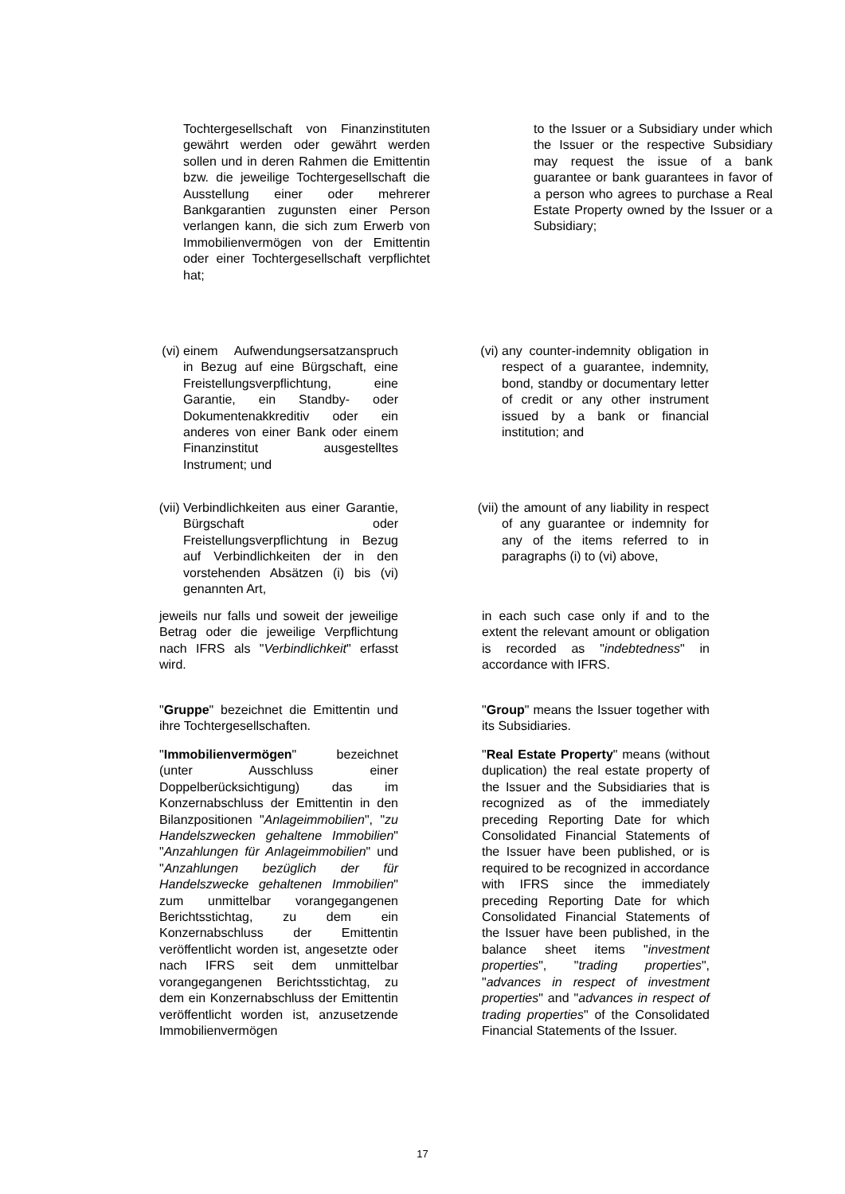Tochtergesellschaft von Finanzinstituten gewährt werden oder gewährt werden sollen und in deren Rahmen die Emittentin bzw. die jeweilige Tochtergesellschaft die Ausstellung einer oder mehrerer Bankgarantien zugunsten einer Person verlangen kann, die sich zum Erwerb von Immobilienvermögen von der Emittentin oder einer Tochtergesellschaft verpflichtet hat;
to the Issuer or a Subsidiary under which the Issuer or the respective Subsidiary may request the issue of a bank guarantee or bank guarantees in favor of a person who agrees to purchase a Real Estate Property owned by the Issuer or a Subsidiary;
(vi) einem Aufwendungsersatzanspruch in Bezug auf eine Bürgschaft, eine Freistellungsverpflichtung, eine Garantie, ein Standby- oder Dokumentenakkreditiv oder ein anderes von einer Bank oder einem Finanzinstitut ausgestelltes Instrument; und
(vi) any counter-indemnity obligation in respect of a guarantee, indemnity, bond, standby or documentary letter of credit or any other instrument issued by a bank or financial institution; and
(vii) Verbindlichkeiten aus einer Garantie, Bürgschaft oder Freistellungsverpflichtung in Bezug auf Verbindlichkeiten der in den vorstehenden Absätzen (i) bis (vi) genannten Art,
(vii) the amount of any liability in respect of any guarantee or indemnity for any of the items referred to in paragraphs (i) to (vi) above,
jeweils nur falls und soweit der jeweilige Betrag oder die jeweilige Verpflichtung nach IFRS als "Verbindlichkeit" erfasst wird.
in each such case only if and to the extent the relevant amount or obligation is recorded as "indebtedness" in accordance with IFRS.
"Gruppe" bezeichnet die Emittentin und ihre Tochtergesellschaften.
"Group" means the Issuer together with its Subsidiaries.
"Immobilienvermögen" bezeichnet (unter Ausschluss einer Doppelberücksichtigung) das im Konzernabschluss der Emittentin in den Bilanzpositionen "Anlageimmobilien", "zu Handelszwecken gehaltene Immobilien" "Anzahlungen für Anlageimmobilien" und "Anzahlungen bezüglich der für Handelszwecke gehaltenen Immobilien" zum unmittelbar vorangegangenen Berichtsstichtag, zu dem ein Konzernabschluss der Emittentin veröffentlicht worden ist, angesetzte oder nach IFRS seit dem unmittelbar vorangegangenen Berichtsstichtag, zu dem ein Konzernabschluss der Emittentin veröffentlicht worden ist, anzusetzende Immobilienvermögen
"Real Estate Property" means (without duplication) the real estate property of the Issuer and the Subsidiaries that is recognized as of the immediately preceding Reporting Date for which Consolidated Financial Statements of the Issuer have been published, or is required to be recognized in accordance with IFRS since the immediately preceding Reporting Date for which Consolidated Financial Statements of the Issuer have been published, in the balance sheet items "investment properties", "trading properties", "advances in respect of investment properties" and "advances in respect of trading properties" of the Consolidated Financial Statements of the Issuer.
17